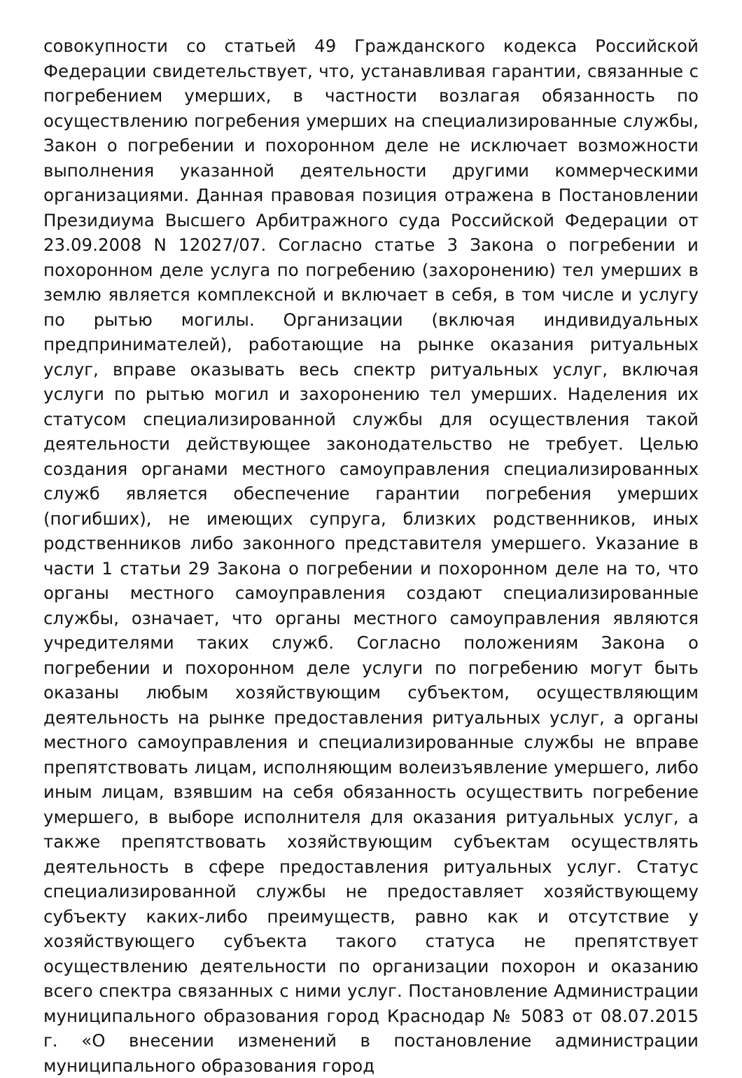совокупности со статьей 49 Гражданского кодекса Российской Федерации свидетельствует, что, устанавливая гарантии, связанные с погребением умерших, в частности возлагая обязанность по осуществлению погребения умерших на специализированные службы, Закон о погребении и похоронном деле не исключает возможности выполнения указанной деятельности другими коммерческими организациями. Данная правовая позиция отражена в Постановлении Президиума Высшего Арбитражного суда Российской Федерации от 23.09.2008 N 12027/07. Согласно статье 3 Закона о погребении и похоронном деле услуга по погребению (захоронению) тел умерших в землю является комплексной и включает в себя, в том числе и услугу по рытью могилы. Организации (включая индивидуальных предпринимателей), работающие на рынке оказания ритуальных услуг, вправе оказывать весь спектр ритуальных услуг, включая услуги по рытью могил и захоронению тел умерших. Наделения их статусом специализированной службы для осуществления такой деятельности действующее законодательство не требует. Целью создания органами местного самоуправления специализированных служб является обеспечение гарантии погребения умерших (погибших), не имеющих супруга, близких родственников, иных родственников либо законного представителя умершего. Указание в части 1 статьи 29 Закона о погребении и похоронном деле на то, что органы местного самоуправления создают специализированные службы, означает, что органы местного самоуправления являются учредителями таких служб. Согласно положениям Закона о погребении и похоронном деле услуги по погребению могут быть оказаны любым хозяйствующим субъектом, осуществляющим деятельность на рынке предоставления ритуальных услуг, а органы местного самоуправления и специализированные службы не вправе препятствовать лицам, исполняющим волеизъявление умершего, либо иным лицам, взявшим на себя обязанность осуществить погребение умершего, в выборе исполнителя для оказания ритуальных услуг, а также препятствовать хозяйствующим субъектам осуществлять деятельность в сфере предоставления ритуальных услуг. Статус специализированной службы не предоставляет хозяйствующему субъекту каких-либо преимуществ, равно как и отсутствие у хозяйствующего субъекта такого статуса не препятствует осуществлению деятельности по организации похорон и оказанию всего спектра связанных с ними услуг. Постановление Администрации муниципального образования город Краснодар № 5083 от 08.07.2015 г. «О внесении изменений в постановление администрации муниципального образования город